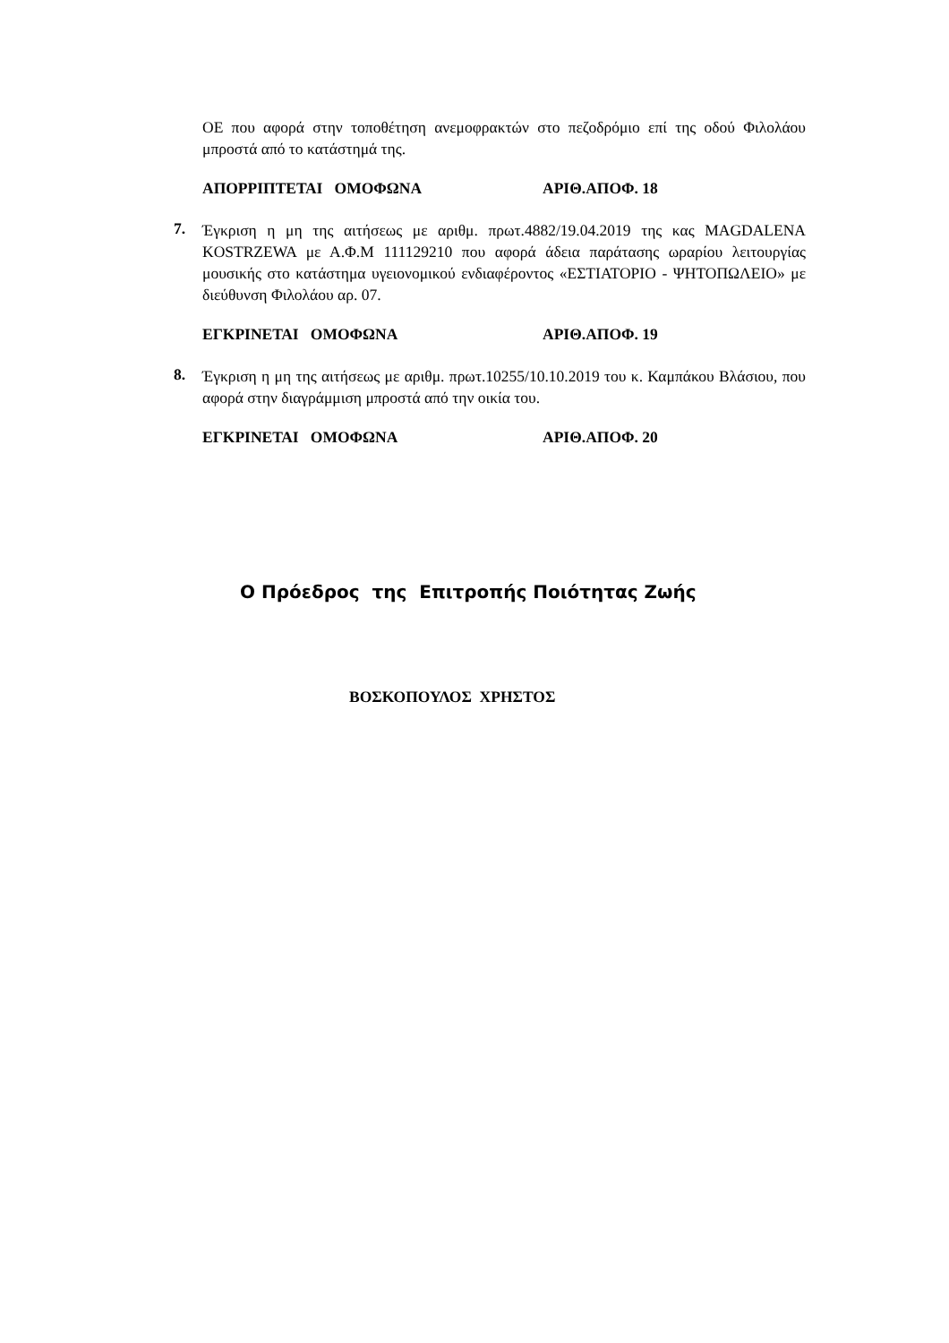ΟΕ που αφορά στην τοποθέτηση ανεμοφρακτών στο πεζοδρόμιο επί της οδού Φιλολάου μπροστά από το κατάστημά της.
ΑΠΟΡΡΙΠΤΕΤΑΙ ΟΜΟΦΩΝΑ ΑΡΙΘ.ΑΠΟΦ. 18
7.
Έγκριση η μη της αιτήσεως με αριθμ. πρωτ.4882/19.04.2019 της κας MAGDALENA KOSTRZEWA με Α.Φ.Μ 111129210 που αφορά άδεια παράτασης ωραρίου λειτουργίας μουσικής στο κατάστημα υγειονομικού ενδιαφέροντος «ΕΣΤΙΑΤΟΡΙΟ - ΨΗΤΟΠΩΛΕΙΟ» με διεύθυνση Φιλολάου αρ. 07.
ΕΓΚΡΙΝΕΤΑΙ ΟΜΟΦΩΝΑ ΑΡΙΘ.ΑΠΟΦ. 19
8.
Έγκριση η μη της αιτήσεως με αριθμ. πρωτ.10255/10.10.2019 του κ. Καμπάκου Βλάσιου, που αφορά στην διαγράμμιση μπροστά από την οικία του.
ΕΓΚΡΙΝΕΤΑΙ ΟΜΟΦΩΝΑ ΑΡΙΘ.ΑΠΟΦ. 20
Ο Πρόεδρος της Επιτροπής Ποιότητας Ζωής
ΒΟΣΚΟΠΟΥΛΟΣ ΧΡΗΣΤΟΣ